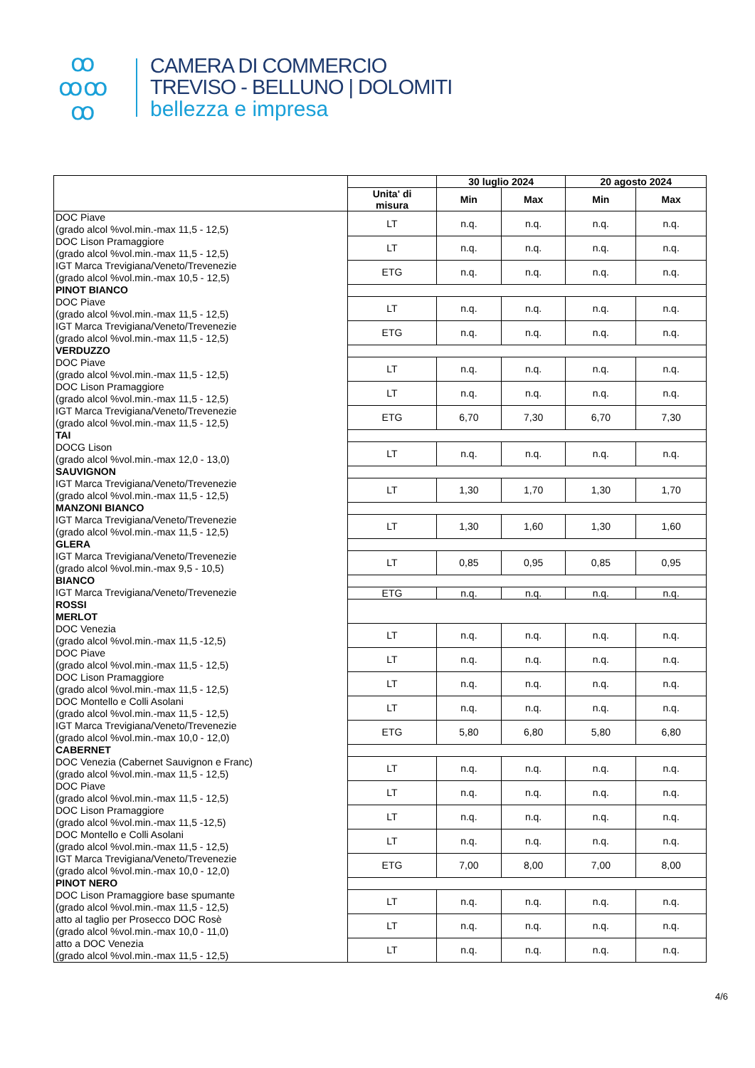ꝏ
ꝏꝏ
ꝏ
CAMERA DI COMMERCIO
TREVISO - BELLUNO | DOLOMITI
bellezza e impresa
| | | 30 luglio 2024 | | 20 agosto 2024 | |
| --- | --- | --- | --- | --- | --- |
| | Unita' di misura | Min | Max | Min | Max |
| DOC Piave (grado alcol %vol.min.-max 11,5 - 12,5) | LT | n.q. | n.q. | n.q. | n.q. |
| DOC Lison Pramaggiore (grado alcol %vol.min.-max 11,5 - 12,5) | LT | n.q. | n.q. | n.q. | n.q. |
| IGT Marca Trevigiana/Veneto/Trevenezie (grado alcol %vol.min.-max 10,5 - 12,5) | ETG | n.q. | n.q. | n.q. | n.q. |
| PINOT BIANCO | | | | | |
| DOC Piave (grado alcol %vol.min.-max 11,5 - 12,5) | LT | n.q. | n.q. | n.q. | n.q. |
| IGT Marca Trevigiana/Veneto/Trevenezie (grado alcol %vol.min.-max 11,5 - 12,5) | ETG | n.q. | n.q. | n.q. | n.q. |
| VERDUZZO | | | | | |
| DOC Piave (grado alcol %vol.min.-max 11,5 - 12,5) | LT | n.q. | n.q. | n.q. | n.q. |
| DOC Lison Pramaggiore (grado alcol %vol.min.-max 11,5 - 12,5) | LT | n.q. | n.q. | n.q. | n.q. |
| IGT Marca Trevigiana/Veneto/Trevenezie (grado alcol %vol.min.-max 11,5 - 12,5) | ETG | 6,70 | 7,30 | 6,70 | 7,30 |
| TAI | | | | | |
| DOCG Lison (grado alcol %vol.min.-max 12,0 - 13,0) | LT | n.q. | n.q. | n.q. | n.q. |
| SAUVIGNON | | | | | |
| IGT Marca Trevigiana/Veneto/Trevenezie (grado alcol %vol.min.-max 11,5 - 12,5) | LT | 1,30 | 1,70 | 1,30 | 1,70 |
| MANZONI BIANCO | | | | | |
| IGT Marca Trevigiana/Veneto/Trevenezie (grado alcol %vol.min.-max 11,5 - 12,5) | LT | 1,30 | 1,60 | 1,30 | 1,60 |
| GLERA | | | | | |
| IGT Marca Trevigiana/Veneto/Trevenezie (grado alcol %vol.min.-max 9,5 - 10,5) | LT | 0,85 | 0,95 | 0,85 | 0,95 |
| BIANCO | | | | | |
| IGT Marca Trevigiana/Veneto/Trevenezie | ETG | n.q. | n.q. | n.q. | n.q. |
| ROSSI | | | | | |
| MERLOT | | | | | |
| DOC Venezia (grado alcol %vol.min.-max 11,5 -12,5) | LT | n.q. | n.q. | n.q. | n.q. |
| DOC Piave (grado alcol %vol.min.-max 11,5 - 12,5) | LT | n.q. | n.q. | n.q. | n.q. |
| DOC Lison Pramaggiore (grado alcol %vol.min.-max 11,5 - 12,5) | LT | n.q. | n.q. | n.q. | n.q. |
| DOC Montello e Colli Asolani (grado alcol %vol.min.-max 11,5 - 12,5) | LT | n.q. | n.q. | n.q. | n.q. |
| IGT Marca Trevigiana/Veneto/Trevenezie (grado alcol %vol.min.-max 10,0 - 12,0) | ETG | 5,80 | 6,80 | 5,80 | 6,80 |
| CABERNET | | | | | |
| DOC Venezia (Cabernet Sauvignon e Franc) (grado alcol %vol.min.-max 11,5 - 12,5) | LT | n.q. | n.q. | n.q. | n.q. |
| DOC Piave (grado alcol %vol.min.-max 11,5 - 12,5) | LT | n.q. | n.q. | n.q. | n.q. |
| DOC Lison Pramaggiore (grado alcol %vol.min.-max 11,5 -12,5) | LT | n.q. | n.q. | n.q. | n.q. |
| DOC Montello e Colli Asolani (grado alcol %vol.min.-max 11,5 - 12,5) | LT | n.q. | n.q. | n.q. | n.q. |
| IGT Marca Trevigiana/Veneto/Trevenezie (grado alcol %vol.min.-max 10,0 - 12,0) | ETG | 7,00 | 8,00 | 7,00 | 8,00 |
| PINOT NERO | | | | | |
| DOC Lison Pramaggiore base spumante (grado alcol %vol.min.-max 11,5 - 12,5) | LT | n.q. | n.q. | n.q. | n.q. |
| atto al taglio per Prosecco DOC Rosè (grado alcol %vol.min.-max 10,0 - 11,0) | LT | n.q. | n.q. | n.q. | n.q. |
| atto a DOC Venezia (grado alcol %vol.min.-max 11,5 - 12,5) | LT | n.q. | n.q. | n.q. | n.q. |
4/6